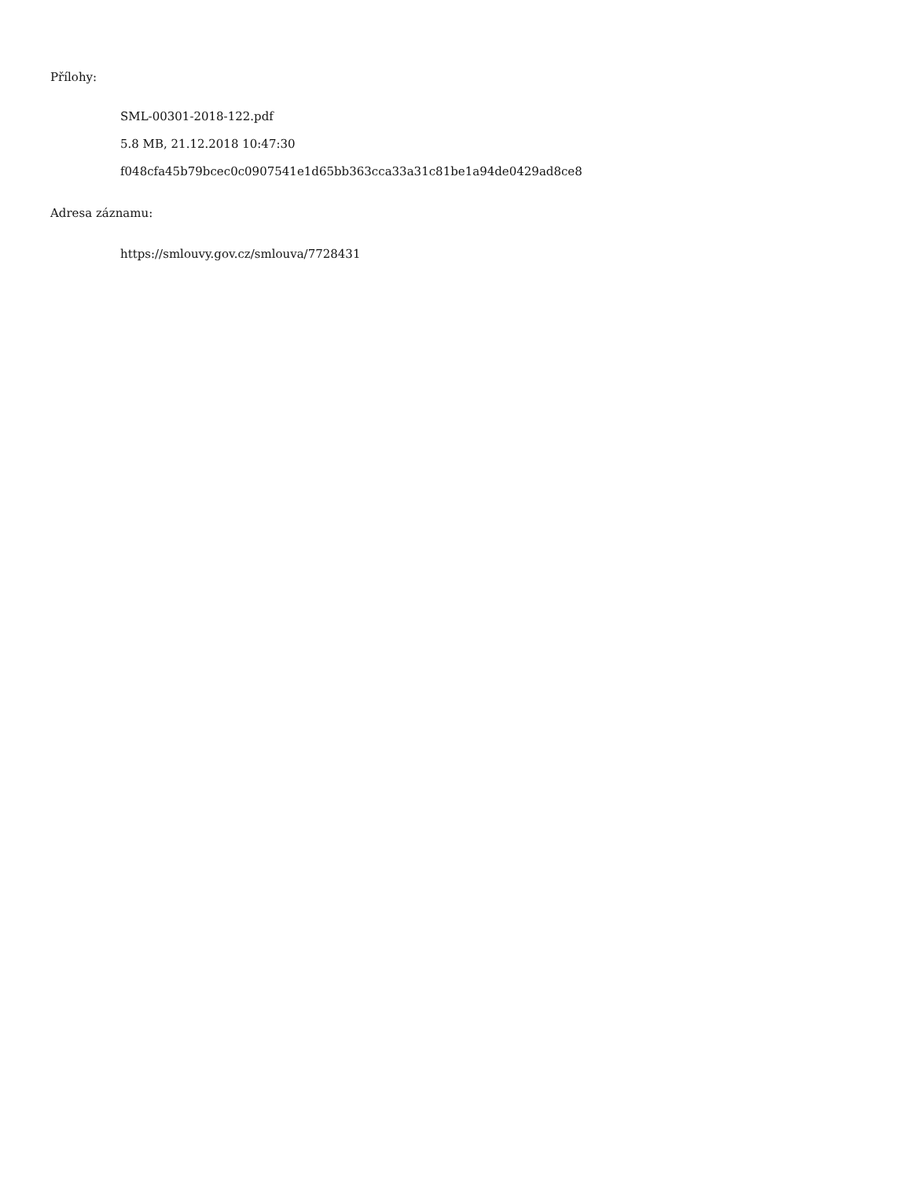Přílohy:
SML-00301-2018-122.pdf
5.8 MB, 21.12.2018 10:47:30
f048cfa45b79bcec0c0907541e1d65bb363cca33a31c81be1a94de0429ad8ce8
Adresa záznamu:
https://smlouvy.gov.cz/smlouva/7728431